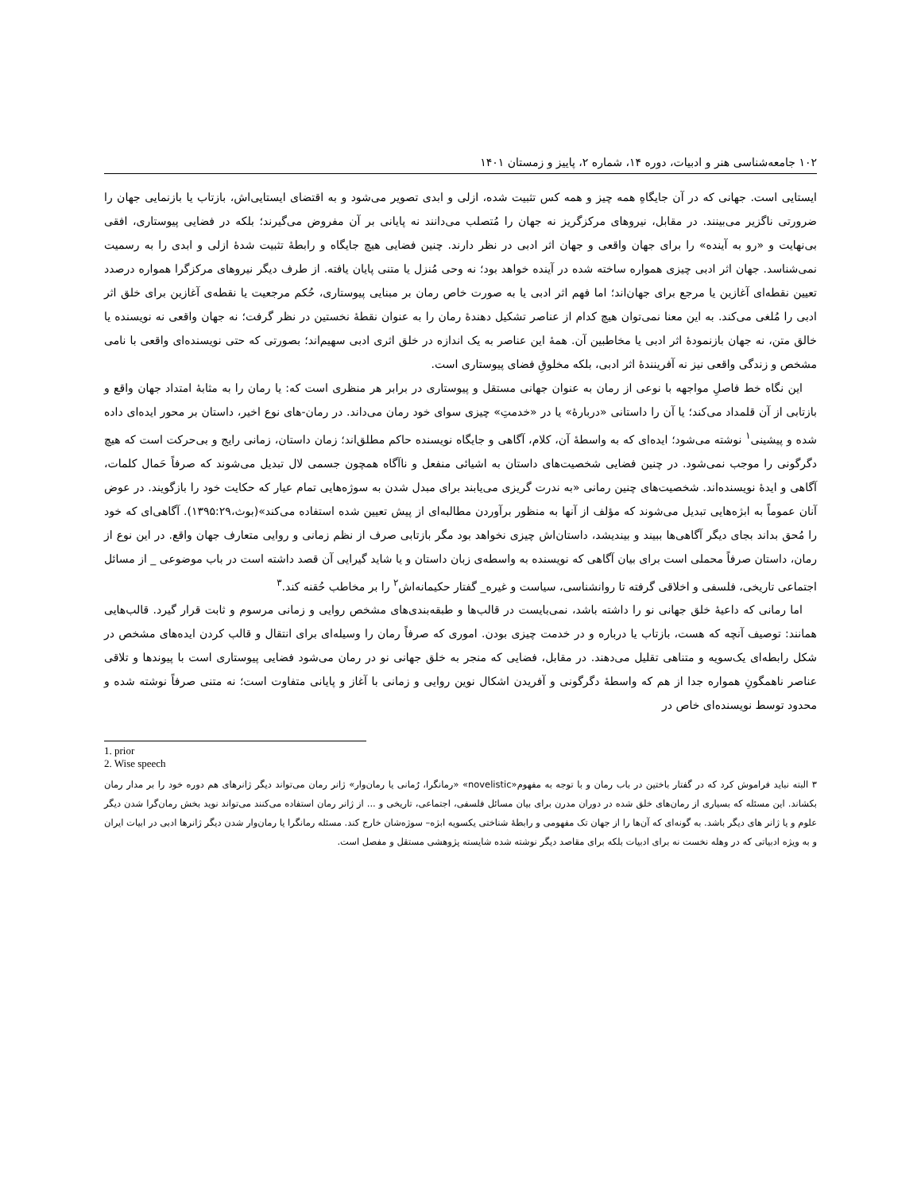۱۰۲ جامعه‌شناسی هنر و ادبیات، دوره ۱۴، شماره ۲، پاییز و زمستان ۱۴۰۱
ایستایی است. جهانی که در آن جایگاهِ همه چیز و همه کس تثبیت شده، ازلی و ابدی تصویر می‌شود و به اقتضای ایستایی‌اش، بازتاب یا بازنمایی جهان را ضرورتی ناگزیر می‌بینند. در مقابل، نیروهای مرکزگریز نه جهان را مُتصلب می‌دانند نه پایانی بر آن مفروض می‌گیرند؛ بلکه در فضایی پیوستاری، افقی بی‌نهایت و «رو به آینده» را برای جهان واقعی و جهان اثر ادبی در نظر دارند. چنین فضایی هیچ جایگاه و رابطهٔ تثبیت شدهٔ ازلی و ابدی را به رسمیت نمی‌شناسد. جهان اثر ادبی چیزی همواره ساخته شده در آینده خواهد بود؛ نه وحی مُنزل یا متنی پایان یافته. از طرف دیگر نیروهای مرکزگرا همواره درصدد تعیین نقطه‌ای آغازین یا مرجع برای جهان‌اند؛ اما فهم اثر ادبی یا به صورت خاص رمان بر مبنایی پیوستاری، حُکم مرجعیت یا نقطه‌ی آغازین برای خلق اثر ادبی را مُلغی می‌کند. به این معنا نمی‌توان هیچ کدام از عناصر تشکیل دهندهٔ رمان را به عنوان نقطهٔ نخستین در نظر گرفت؛ نه جهان واقعی نه نویسنده یا خالق متن، نه جهان بازنمودهٔ اثر ادبی یا مخاطبین آن. همهٔ این عناصر به یک اندازه در خلق اثری ادبی سهیم‌اند؛ بصورتی که حتی نویسنده‌ای واقعی با نامی مشخص و زندگی واقعی نیز نه آفرینندهٔ اثر ادبی، بلکه مخلوقِ فضای پیوستاری است.
این نگاه خط فاصلِ مواجهه با نوعی از رمان به عنوان جهانی مستقل و پیوستاری در برابر هر منظری است که: یا رمان را به مثابهٔ امتداد جهان واقع و بازتابی از آن قلمداد می‌کند؛ یا آن را داستانی «دربارهٔ» یا در «خدمتِ» چیزی سوای خود رمان می‌داند. در رمان-های نوع اخیر، داستان بر محور ایده‌ای داده شده و پیشینی<sup>۱</sup> نوشته می‌شود؛ ایده‌ای که به واسطهٔ آن، کلام، آگاهی و جایگاه نویسنده حاکم مطلق‌اند؛ زمان داستان، زمانی رایج و بی‌حرکت است که هیچ دگرگونی را موجب نمی‌شود. در چنین فضایی شخصیت‌های داستان به اشیائی منفعل و ناآگاه همچون جسمی لال تبدیل می‌شوند که صرفاً حَمال کلمات، آگاهی و ایدهٔ نویسنده‌اند. شخصیت‌های چنین رمانی «به ندرت گریزی می‌یابند برای مبدل شدن به سوژه‌هایی تمام عیار که حکایت خود را بازگویند. در عوض آنان عموماً به ابژه‌هایی تبدیل می‌شوند که مؤلف از آنها به منظور برآوردن مطالبه‌ای از پیش تعیین شده استفاده می‌کند»(بوث،۱۳۹۵:۲۹). آگاهی‌ای که خود را مُحق بداند بجای دیگر آگاهی‌ها ببیند و بیندیشد، داستان‌اش چیزی نخواهد بود مگر بازتابی صرف از نظم زمانی و روایی متعارف جهان واقع. در این نوع از رمان، داستان صرفاً محملی است برای بیان آگاهی که نویسنده به واسطه‌ی زبان داستان و یا شاید گیرایی آن قصد داشته است در باب موضوعی _ از مسائل اجتماعی تاریخی، فلسفی و اخلاقی گرفته تا روانشناسی، سیاست و غیره_ گفتار حکیمانه‌اش<sup>۲</sup> را بر مخاطب حُقنه کند.<sup>۳</sup>
اما رمانی که داعیهٔ خلق جهانی نو را داشته باشد، نمی‌بایست در قالب‌ها و طبقه‌بندی‌های مشخص روایی و زمانی مرسوم و ثابت قرار گیرد. قالب‌هایی همانند: توصیف آنچه که هست، بازتاب یا درباره و در خدمت چیزی بودن. اموری که صرفاً رمان را وسیله‌ای برای انتقال و قالب کردن ایده‌های مشخص در شکل رابطه‌ای یک‌سویه و متناهی تقلیل می‌دهند. در مقابل، فضایی که منجر به خلق جهانی نو در رمان می‌شود فضایی پیوستاری است با پیوندها و تلاقی عناصر ناهمگونِ همواره جدا از هم که واسطهٔ دگرگونی و آفریدن اشکال نوین روایی و زمانی با آغاز و پایانی متفاوت است؛ نه متنی صرفاً نوشته شده و محدود توسط نویسنده‌ای خاص در
1. prior
2. Wise speech
۳ البته نباید فراموش کرد که در گفتار باختین در باب رمان و با توجه به مفهوم«novelistic» «رمانگرا، رُمانی یا رمان‌وار» ژانر رمان می‌تواند دیگر ژانرهای هم دوره خود را بر مدار رمان بکشاند. این مسئله که بسیاری از رمان‌های خلق شده در دوران مدرن برای بیان مسائل فلسفی، اجتماعی، تاریخی و ... از ژانر رمان استفاده می‌کنند می‌تواند نوید بخش رمان‌گرا شدن دیگر علوم و یا ژانر های دیگر باشد. به گونه‌ای که آن‌ها را از جهان تک مفهومی و رابطهٔ شناختی یکسویه ابژه– سوژه‌شان خارج کند. مسئله رمانگرا یا رمان‌وار شدن دیگر ژانرها ادبی در ابیات ایران و به ویژه ادبیاتی که در وهله نخست نه برای ادبیات بلکه برای مقاصد دیگر نوشته شده شایسته پژوهشی مستقل و مفصل است.